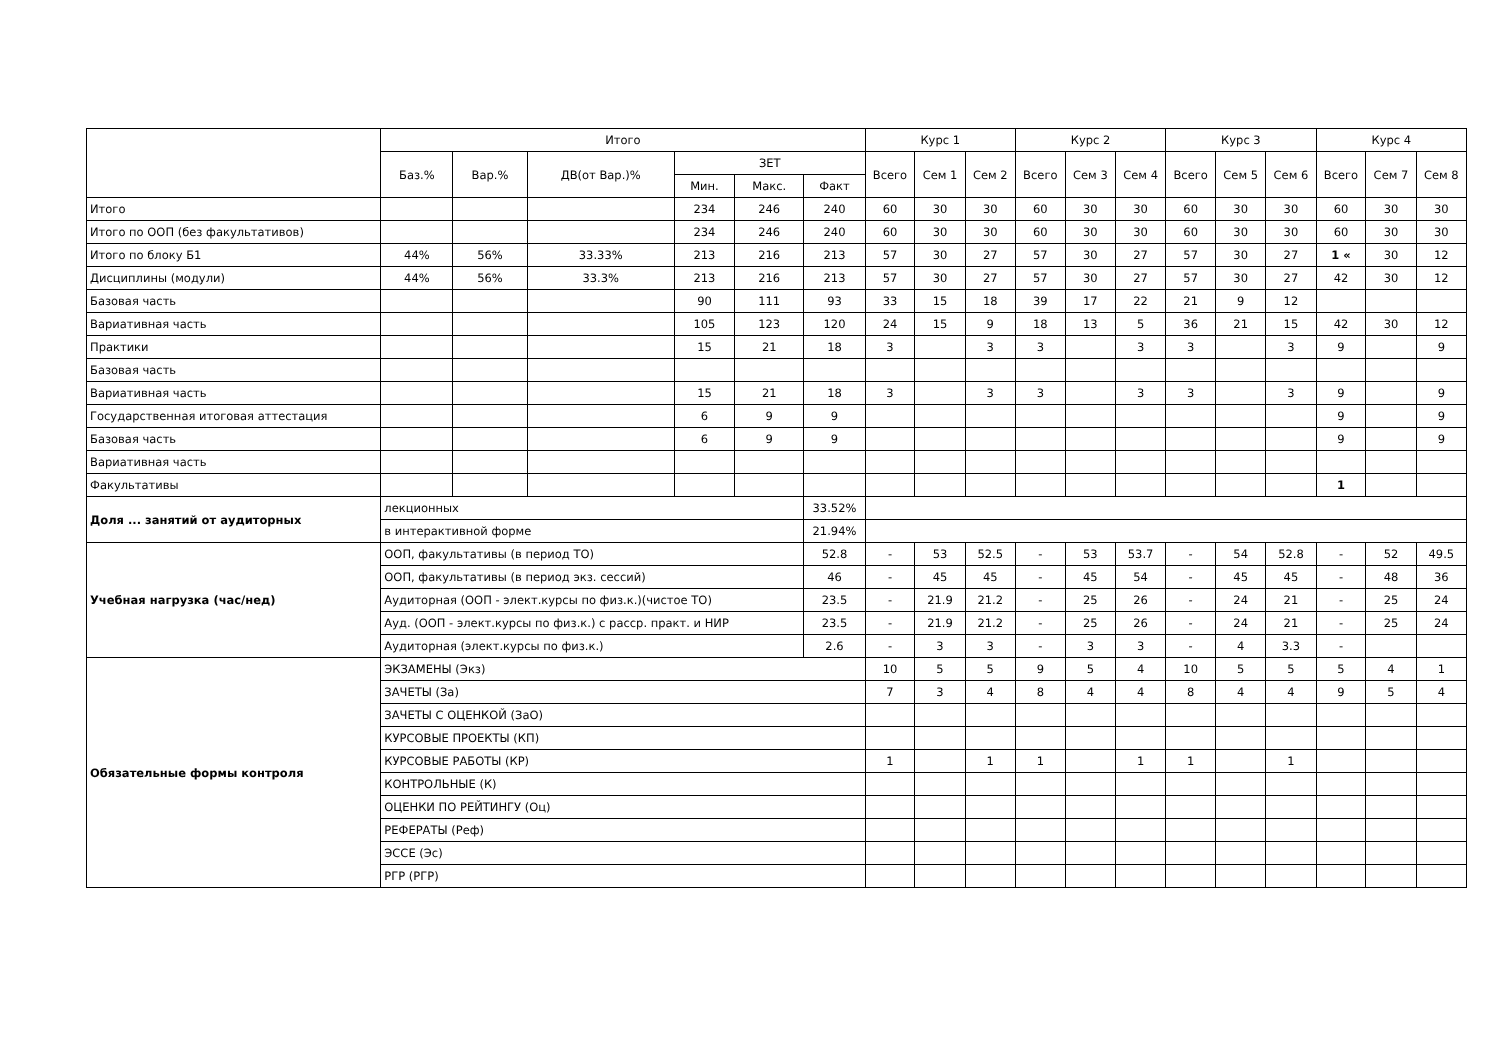| | Итого | | | | | | Курс 1 | | | Курс 2 | | | Курс 3 | | | Курс 4 | | |
| --- | --- | --- | --- | --- | --- | --- | --- | --- | --- | --- | --- | --- | --- | --- | --- | --- | --- | --- |
| | Баз.% | Вар.% | ДВ(от Вар.)% | ЗЕТ | | | Всего | Сем 1 | Сем 2 | Всего | Сем 3 | Сем 4 | Всего | Сем 5 | Сем 6 | Всего | Сем 7 | Сем 8 |
| | | | | Мин. | Макс. | Факт | | | | | | | | | | | | |
| Итого | | | | 234 | 246 | 240 | 60 | 30 | 30 | 60 | 30 | 30 | 60 | 30 | 30 | 60 | 30 | 30 |
| Итого по ООП (без факультативов) | | | | 234 | 246 | 240 | 60 | 30 | 30 | 60 | 30 | 30 | 60 | 30 | 30 | 60 | 30 | 30 |
| Итого по блоку Б1 | 44% | 56% | 33.33% | 213 | 216 | 213 | 57 | 30 | 27 | 57 | 30 | 27 | 57 | 30 | 27 | 1 « | 30 | 12 |
| Дисциплины (модули) | 44% | 56% | 33.3% | 213 | 216 | 213 | 57 | 30 | 27 | 57 | 30 | 27 | 57 | 30 | 27 | 42 | 30 | 12 |
| Базовая часть | | | | 90 | 111 | 93 | 33 | 15 | 18 | 39 | 17 | 22 | 21 | 9 | 12 | | | |
| Вариативная часть | | | | 105 | 123 | 120 | 24 | 15 | 9 | 18 | 13 | 5 | 36 | 21 | 15 | 42 | 30 | 12 |
| Практики | | | | 15 | 21 | 18 | 3 | | 3 | 3 | | 3 | 3 | | 3 | 9 | | 9 |
| Базовая часть | | | | | | | | | | | | | | | | | | |
| Вариативная часть | | | | 15 | 21 | 18 | 3 | | 3 | 3 | | 3 | 3 | | 3 | 9 | | 9 |
| Государственная итоговая аттестация | | | | 6 | 9 | 9 | | | | | | | | | | 9 | | 9 |
| Базовая часть | | | | 6 | 9 | 9 | | | | | | | | | | 9 | | 9 |
| Вариативная часть | | | | | | | | | | | | | | | | | | |
| Факультативы | | | | | | | | | | | | | | | | 1 | | |
| Доля ... занятий от аудиторных | лекционных | | | | | 33.52% | | | | | | | | | | | | |
| | в интерактивной форме | | | | | 21.94% | | | | | | | | | | | | |
| Учебная нагрузка (час/нед) | ООП, факультативы (в период ТО) | | | | | 52.8 | - | 53 | 52.5 | - | 53 | 53.7 | - | 54 | 52.8 | - | 52 | 49.5 |
| | ООП, факультативы (в период экз. сессий) | | | | | 46 | - | 45 | 45 | - | 45 | 54 | - | 45 | 45 | - | 48 | 36 |
| | Аудиторная (ООП - элект.курсы по физ.к.)(чистое ТО) | | | | | 23.5 | - | 21.9 | 21.2 | - | 25 | 26 | - | 24 | 21 | - | 25 | 24 |
| | Ауд. (ООП - элект.курсы по физ.к.) с расср. практ. и НИР | | | | | 23.5 | - | 21.9 | 21.2 | - | 25 | 26 | - | 24 | 21 | - | 25 | 24 |
| | Аудиторная (элект.курсы по физ.к.) | | | | | 2.6 | - | 3 | 3 | - | 3 | 3 | - | 4 | 3.3 | - | | |
| Обязательные формы контроля | ЭКЗАМЕНЫ (Экз) | | | | | | 10 | 5 | 5 | 9 | 5 | 4 | 10 | 5 | 5 | 5 | 4 | 1 |
| | ЗАЧЕТЫ (За) | | | | | | 7 | 3 | 4 | 8 | 4 | 4 | 8 | 4 | 4 | 9 | 5 | 4 |
| | ЗАЧЕТЫ С ОЦЕНКОЙ (ЗаО) | | | | | | | | | | | | | | | | | |
| | КУРСОВЫЕ ПРОЕКТЫ (КП) | | | | | | | | | | | | | | | | | |
| | КУРСОВЫЕ РАБОТЫ (КР) | | | | | | 1 | | 1 | 1 | | 1 | 1 | | 1 | | | |
| | КОНТРОЛЬНЫЕ (К) | | | | | | | | | | | | | | | | | |
| | ОЦЕНКИ ПО РЕЙТИНГУ (Оц) | | | | | | | | | | | | | | | | | |
| | РЕФЕРАТЫ (Реф) | | | | | | | | | | | | | | | | | |
| | ЭССЕ (Эс) | | | | | | | | | | | | | | | | | |
| | РГР (РГР) | | | | | | | | | | | | | | | | | |